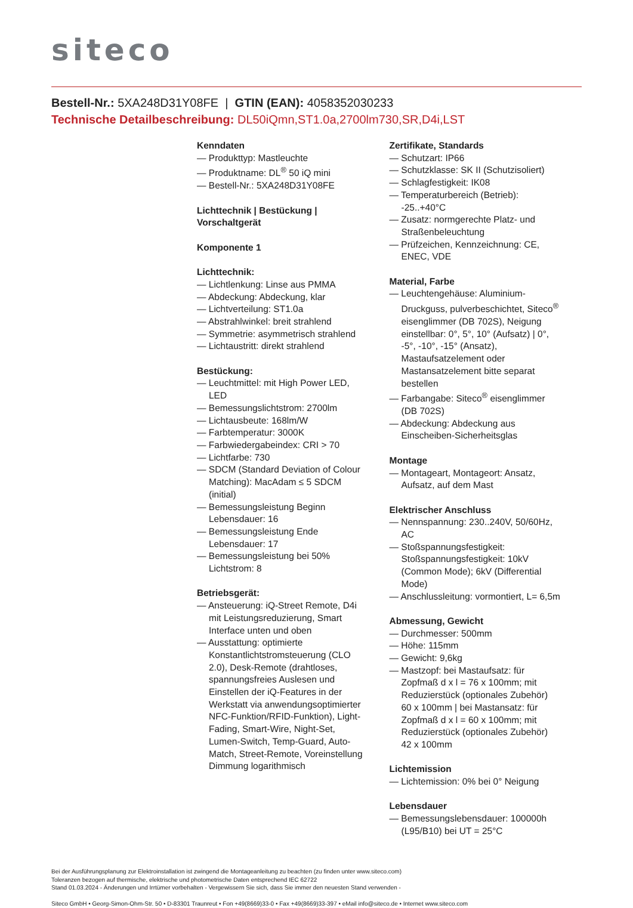siteco
Bestell-Nr.: 5XA248D31Y08FE | GTIN (EAN): 4058352030233
Technische Detailbeschreibung: DL50iQmn,ST1.0a,2700lm730,SR,D4i,LST
Kenndaten
— Produkttyp: Mastleuchte
— Produktname: DL<sup>®</sup> 50 iQ mini
— Bestell-Nr.: 5XA248D31Y08FE
Lichttechnik | Bestückung | Vorschaltgerät
Komponente 1
Lichttechnik:
— Lichtlenkung: Linse aus PMMA
— Abdeckung: Abdeckung, klar
— Lichtverteilung: ST1.0a
— Abstrahlwinkel: breit strahlend
— Symmetrie: asymmetrisch strahlend
— Lichtaustritt: direkt strahlend
Bestückung:
— Leuchtmittel: mit High Power LED, LED
— Bemessungslichtstrom: 2700lm
— Lichtausbeute: 168lm/W
— Farbtemperatur: 3000K
— Farbwiedergabeindex: CRI > 70
— Lichtfarbe: 730
— SDCM (Standard Deviation of Colour Matching): MacAdam ≤ 5 SDCM (initial)
— Bemessungsleistung Beginn Lebensdauer: 16
— Bemessungsleistung Ende Lebensdauer: 17
— Bemessungsleistung bei 50% Lichtstrom: 8
Betriebsgerät:
— Ansteuerung: iQ-Street Remote, D4i mit Leistungsreduzierung, Smart Interface unten und oben
— Ausstattung: optimierte Konstantlichtstromsteuerung (CLO 2.0), Desk-Remote (drahtloses, spannungsfreies Auslesen und Einstellen der iQ-Features in der Werkstatt via anwendungsoptimierter NFC-Funktion/RFID-Funktion), Light-Fading, Smart-Wire, Night-Set, Lumen-Switch, Temp-Guard, Auto-Match, Street-Remote, Voreinstellung Dimmung logarithmisch
Zertifikate, Standards
— Schutzart: IP66
— Schutzklasse: SK II (Schutzisoliert)
— Schlagfestigkeit: IK08
— Temperaturbereich (Betrieb): -25..+40°C
— Zusatz: normgerechte Platz- und Straßenbeleuchtung
— Prüfzeichen, Kennzeichnung: CE, ENEC, VDE
Material, Farbe
— Leuchtengehäuse: Aluminium-Druckguss, pulverbeschichtet, Siteco<sup>®</sup> eisenglimmer (DB 702S), Neigung einstellbar: 0°, 5°, 10° (Aufsatz) | 0°, -5°, -10°, -15° (Ansatz), Mastaufsatzelement oder Mastansatzelement bitte separat bestellen
— Farbangabe: Siteco<sup>®</sup> eisenglimmer (DB 702S)
— Abdeckung: Abdeckung aus Einscheiben-Sicherheitsglas
Montage
— Montageart, Montageort: Ansatz, Aufsatz, auf dem Mast
Elektrischer Anschluss
— Nennspannung: 230..240V, 50/60Hz, AC
— Stoßspannungsfestigkeit: Stoßspannungsfestigkeit: 10kV (Common Mode); 6kV (Differential Mode)
— Anschlussleitung: vormontiert, L= 6,5m
Abmessung, Gewicht
— Durchmesser: 500mm
— Höhe: 115mm
— Gewicht: 9,6kg
— Mastzopf: bei Mastaufsatz: für Zopfmaß d x l = 76 x 100mm; mit Reduzierstück (optionales Zubehör) 60 x 100mm | bei Mastansatz: für Zopfmaß d x l = 60 x 100mm; mit Reduzierstück (optionales Zubehör) 42 x 100mm
Lichtemission
— Lichtemission: 0% bei 0° Neigung
Lebensdauer
— Bemessungslebensdauer: 100000h (L95/B10) bei UT = 25°C
Bei der Ausführungsplanung zur Elektroinstallation ist zwingend die Montageanleitung zu beachten (zu finden unter www.siteco.com)
Toleranzen bezogen auf thermische, elektrische und photometrische Daten entsprechend IEC 62722
Stand 01.03.2024 - Änderungen und Irrtümer vorbehalten - Vergewissern Sie sich, dass Sie immer den neuesten Stand verwenden -
Siteco GmbH • Georg-Simon-Ohm-Str. 50 • D-83301 Traunreut • Fon +49(8669)33-0 • Fax +49(8669)33-397 • eMail info@siteco.de • Internet www.siteco.com